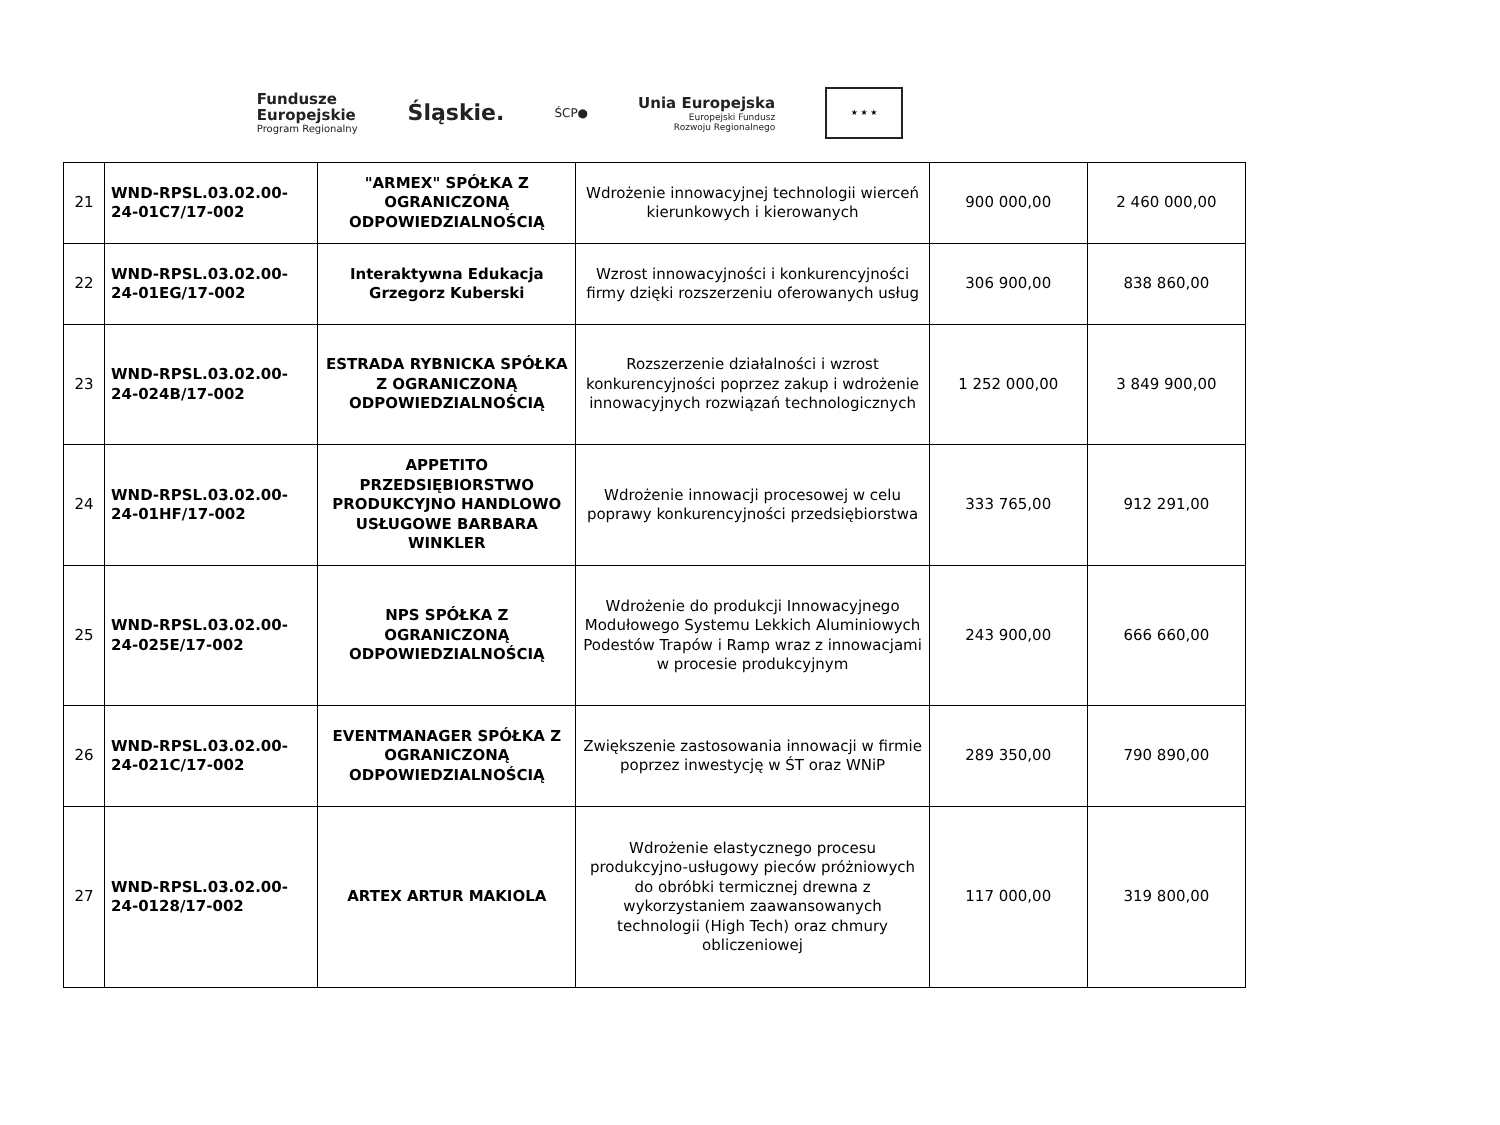Fundusze
Europejskie
Program Regionalny
Śląskie.
ŚCP●
Unia Europejska
Europejski Fundusz
Rozwoju Regionalnego
★ ★ ★
| 21 | WND-RPSL.03.02.00-24-01C7/17-002 | "ARMEX" SPÓŁKA Z OGRANICZONĄ ODPOWIEDZIALNOŚCIĄ | Wdrożenie innowacyjnej technologii wierceń kierunkowych i kierowanych | 900 000,00 | 2 460 000,00 |
| 22 | WND-RPSL.03.02.00-24-01EG/17-002 | Interaktywna Edukacja Grzegorz Kuberski | Wzrost innowacyjności i konkurencyjności firmy dzięki rozszerzeniu oferowanych usług | 306 900,00 | 838 860,00 |
| 23 | WND-RPSL.03.02.00-24-024B/17-002 | ESTRADA RYBNICKA SPÓŁKA Z OGRANICZONĄ ODPOWIEDZIALNOŚCIĄ | Rozszerzenie działalności i wzrost konkurencyjności poprzez zakup i wdrożenie innowacyjnych rozwiązań technologicznych | 1 252 000,00 | 3 849 900,00 |
| 24 | WND-RPSL.03.02.00-24-01HF/17-002 | APPETITO PRZEDSIĘBIORSTWO PRODUKCYJNO HANDLOWO USŁUGOWE BARBARA WINKLER | Wdrożenie innowacji procesowej w celu poprawy konkurencyjności przedsiębiorstwa | 333 765,00 | 912 291,00 |
| 25 | WND-RPSL.03.02.00-24-025E/17-002 | NPS SPÓŁKA Z OGRANICZONĄ ODPOWIEDZIALNOŚCIĄ | Wdrożenie do produkcji Innowacyjnego Modułowego Systemu Lekkich Aluminiowych Podestów Trapów i Ramp wraz z innowacjami w procesie produkcyjnym | 243 900,00 | 666 660,00 |
| 26 | WND-RPSL.03.02.00-24-021C/17-002 | EVENTMANAGER SPÓŁKA Z OGRANICZONĄ ODPOWIEDZIALNOŚCIĄ | Zwiększenie zastosowania innowacji w firmie poprzez inwestycję w ŚT oraz WNiP | 289 350,00 | 790 890,00 |
| 27 | WND-RPSL.03.02.00-24-0128/17-002 | ARTEX ARTUR MAKIOLA | Wdrożenie elastycznego procesu produkcyjno-usługowy pieców próżniowych do obróbki termicznej drewna z wykorzystaniem zaawansowanych technologii (High Tech) oraz chmury obliczeniowej | 117 000,00 | 319 800,00 |